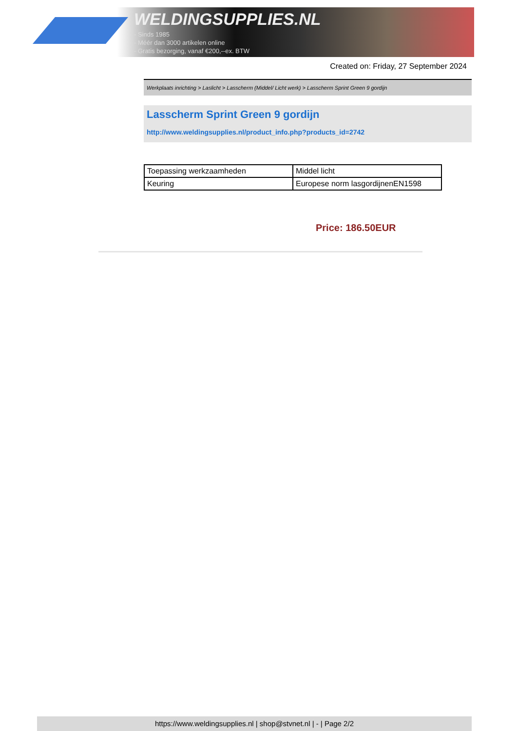WELDINGSUPPLIES.NL
- Sinds 1985
- Méér dan 3000 artikelen online
- Gratis bezorging, vanaf €200,--ex. BTW
Created on: Friday, 27 September 2024
Werkplaats inrichting > Laslicht > Lasscherm (Middel/ Licht werk) > Lasscherm Sprint Green 9 gordijn
Lasscherm Sprint Green 9 gordijn
http://www.weldingsupplies.nl/product_info.php?products_id=2742
| Toepassing werkzaamheden | Middel licht |
| Keuring | Europese norm lasgordijnenEN1598 |
Price: 186.50EUR
https://www.weldingsupplies.nl | shop@stvnet.nl | - | Page 2/2